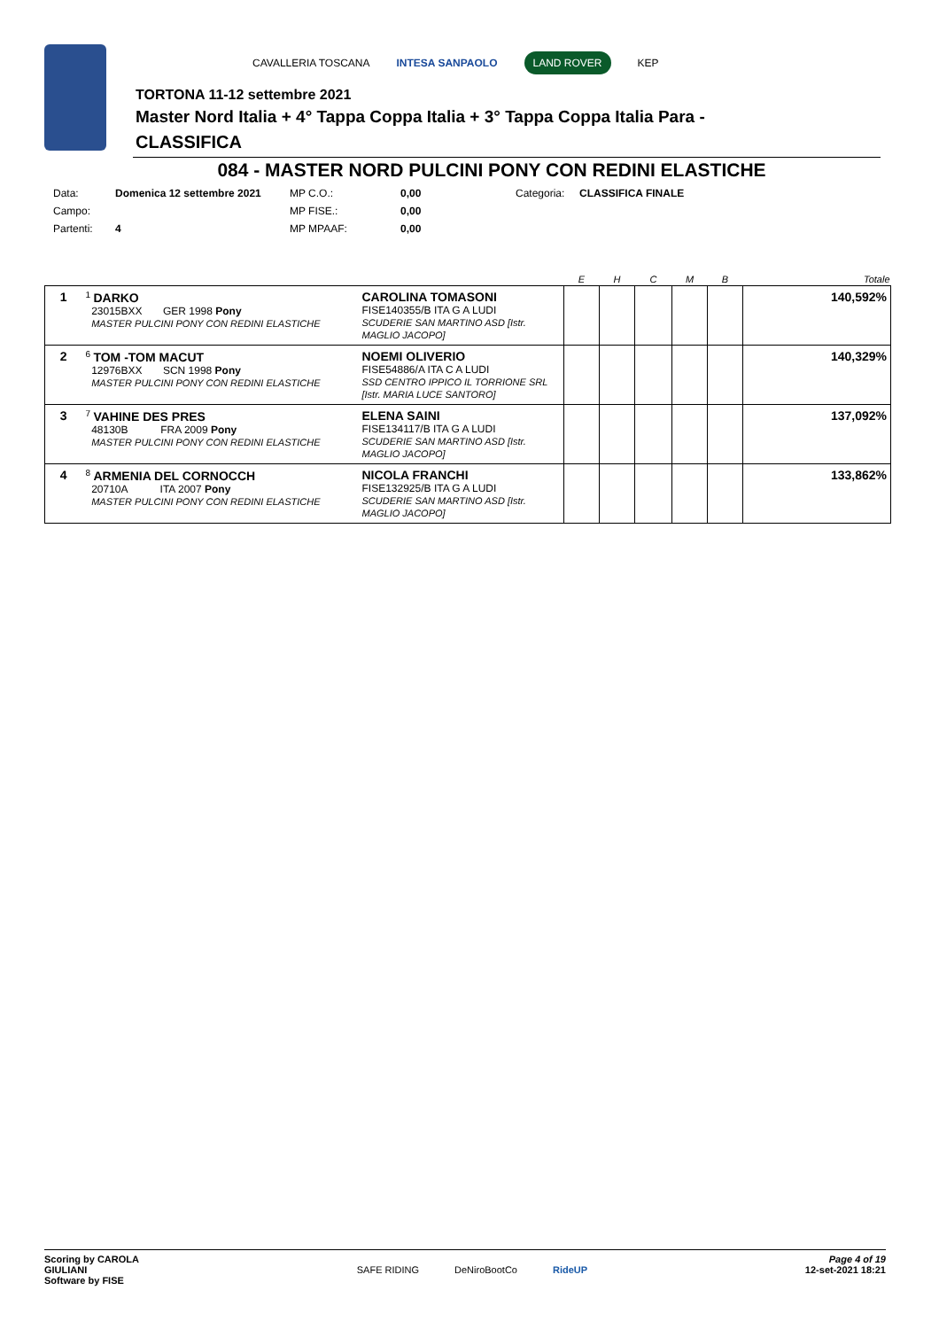CAVALLERIA TOSCANA INTESA SANPAOLO LAND ROVER KEP
TORTONA 11-12 settembre 2021
Master Nord Italia + 4° Tappa Coppa Italia + 3° Tappa Coppa Italia Para -
CLASSIFICA
084 - MASTER NORD PULCINI PONY CON REDINI ELASTICHE
| Data: | Domenica 12 settembre 2021 | MP C.O.: | 0,00 | Categoria: | CLASSIFICA FINALE |
| Campo: | | MP FISE.: | 0,00 | | |
| Partenti: | 4 | MP MPAAF: | 0,00 | | |
| | | | E | H | C | M | B | Totale |
| --- | --- | --- | --- | --- | --- | --- | --- | --- |
| 1 | <sup>1</sup> DARKO 23015BXX GER 1998 Pony MASTER PULCINI PONY CON REDINI ELASTICHE | CAROLINA TOMASONI FISE140355/B ITA G A LUDI SCUDERIE SAN MARTINO ASD [Istr. MAGLIO JACOPO] | | | | | | 140,592% |
| 2 | <sup>6</sup> TOM -TOM MACUT 12976BXX SCN 1998 Pony MASTER PULCINI PONY CON REDINI ELASTICHE | NOEMI OLIVERIO FISE54886/A ITA C A LUDI SSD CENTRO IPPICO IL TORRIONE SRL [Istr. MARIA LUCE SANTORO] | | | | | | 140,329% |
| 3 | <sup>7</sup> VAHINE DES PRES 48130B FRA 2009 Pony MASTER PULCINI PONY CON REDINI ELASTICHE | ELENA SAINI FISE134117/B ITA G A LUDI SCUDERIE SAN MARTINO ASD [Istr. MAGLIO JACOPO] | | | | | | 137,092% |
| 4 | <sup>8</sup> ARMENIA DEL CORNOCCH 20710A ITA 2007 Pony MASTER PULCINI PONY CON REDINI ELASTICHE | NICOLA FRANCHI FISE132925/B ITA G A LUDI SCUDERIE SAN MARTINO ASD [Istr. MAGLIO JACOPO] | | | | | | 133,862% |
Scoring by CAROLA
GIULIANI
Software by FISE
SAFE RIDING DeNiroBootCo RideUP
Page 4 of 19
12-set-2021 18:21